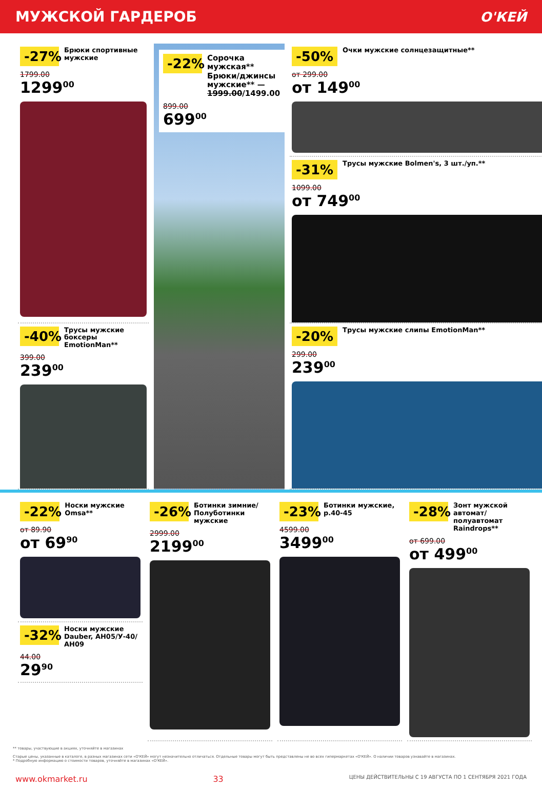МУЖСКОЙ ГАРДЕРОБ О'КЕЙ
-27%
Брюки спортивные мужские
1799.00
1299<sup>00</sup>
-50%
Очки мужские солнцезащитные**
от 299.00
от 149<sup>00</sup>
-22%
Сорочка мужская**
Брюки/джинсы мужские** —
1999.00/1499.00
899.00
699<sup>00</sup>
-31%
Трусы мужские Bolmen's, 3 шт./уп.**
1099.00
от 749<sup>00</sup>
-40%
Трусы мужские боксеры EmotionMan**
399.00
239<sup>00</sup>
-20%
Трусы мужские слипы EmotionMan**
299.00
239<sup>00</sup>
-22%
Носки мужские Omsa**
от 89.90
от 69<sup>90</sup>
-32%
Носки мужские Dauber, АН05/У-40/АН09
44.00
29<sup>90</sup>
-26%
Ботинки зимние/ Полуботинки мужские
2999.00
2199<sup>00</sup>
-23%
Ботинки мужские, р.40-45
4599.00
3499<sup>00</sup>
-28%
Зонт мужской автомат/ полуавтомат Raindrops**
от 699.00
от 499<sup>00</sup>
** товары, участвующие в акциях, уточняйте в магазинах
Старые цены, указанные в каталоге, в разных магазинах сети «О'КЕЙ» могут незначительно отличаться. Отдельные товары могут быть представлены не во всех гипермаркетах «О'КЕЙ». О наличии товаров узнавайте в магазинах.
* Подробную информацию о стоимости товаров, уточняйте в магазинах «О'КЕЙ».
www.okmarket.ru 33 ЦЕНЫ ДЕЙСТВИТЕЛЬНЫ С 19 АВГУСТА ПО 1 СЕНТЯБРЯ 2021 ГОДА